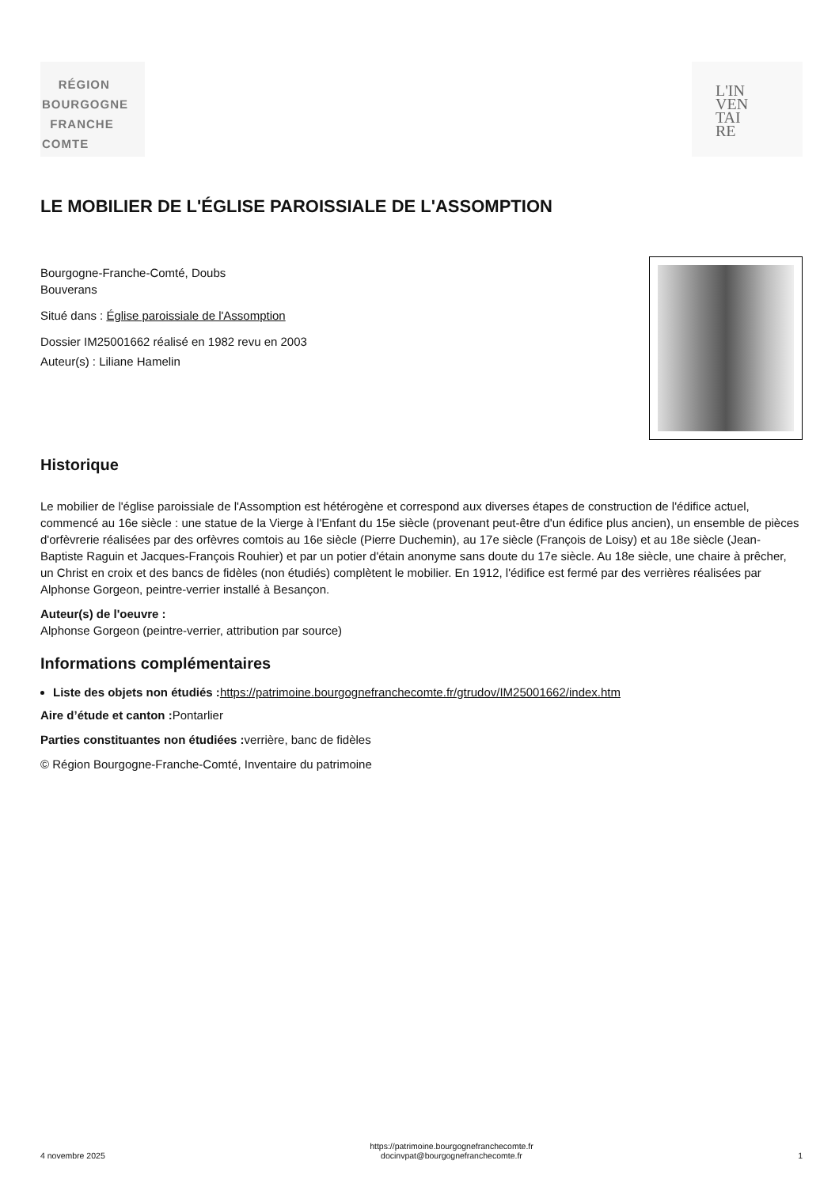RÉGION
BOURGOGNE
FRANCHE
COMTE
L'IN
VEN
TAI
RE
LE MOBILIER DE L'ÉGLISE PAROISSIALE DE L'ASSOMPTION
Bourgogne-Franche-Comté, Doubs
Bouverans
Situé dans : Église paroissiale de l'Assomption
Dossier IM25001662 réalisé en 1982 revu en 2003
Auteur(s) : Liliane Hamelin
Historique
Le mobilier de l'église paroissiale de l'Assomption est hétérogène et correspond aux diverses étapes de construction de l'édifice actuel, commencé au 16e siècle : une statue de la Vierge à l'Enfant du 15e siècle (provenant peut-être d'un édifice plus ancien), un ensemble de pièces d'orfèvrerie réalisées par des orfèvres comtois au 16e siècle (Pierre Duchemin), au 17e siècle (François de Loisy) et au 18e siècle (Jean- Baptiste Raguin et Jacques-François Rouhier) et par un potier d'étain anonyme sans doute du 17e siècle. Au 18e siècle, une chaire à prêcher, un Christ en croix et des bancs de fidèles (non étudiés) complètent le mobilier. En 1912, l'édifice est fermé par des verrières réalisées par Alphonse Gorgeon, peintre-verrier installé à Besançon.
Auteur(s) de l'oeuvre :
Alphonse Gorgeon (peintre-verrier, attribution par source)
Informations complémentaires
Liste des objets non étudiés : https://patrimoine.bourgognefranchecomte.fr/gtrudov/IM25001662/index.htm
Aire d’étude et canton : Pontarlier
Parties constituantes non étudiées : verrière, banc de fidèles
© Région Bourgogne-Franche-Comté, Inventaire du patrimoine
4 novembre 2025 https://patrimoine.bourgognefranchecomte.fr
docinvpat@bourgognefranchecomte.fr 1